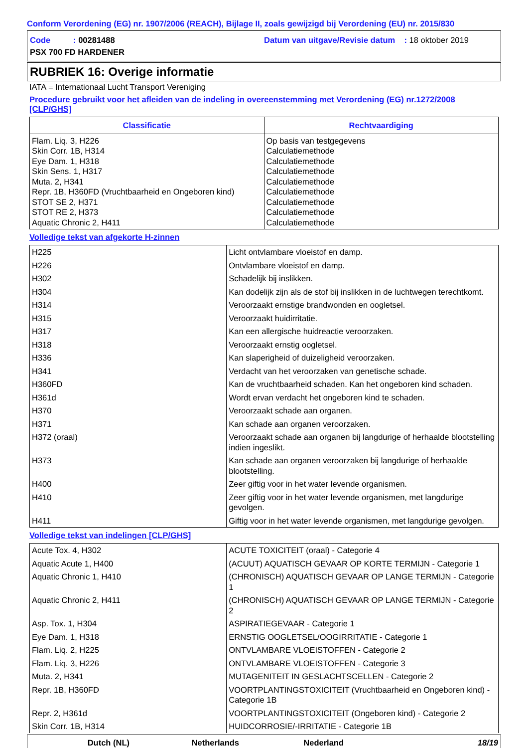Conform Verordening (EG) nr. 1907/2006 (REACH), Bijlage II, zoals gewijzigd bij Verordening (EU) nr. 2015/830
Code : 00281488
Datum van uitgave/Revisie datum : 18 oktober 2019
PSX 700 FD HARDENER
RUBRIEK 16: Overige informatie
IATA = Internationaal Lucht Transport Vereniging
Procedure gebruikt voor het afleiden van de indeling in overeenstemming met Verordening (EG) nr.1272/2008 [CLP/GHS]
| Classificatie | Rechtvaardiging |
| --- | --- |
| Flam. Liq. 3, H226 Skin Corr. 1B, H314 Eye Dam. 1, H318 Skin Sens. 1, H317 Muta. 2, H341 Repr. 1B, H360FD (Vruchtbaarheid en Ongeboren kind) STOT SE 2, H371 STOT RE 2, H373 Aquatic Chronic 2, H411 | Op basis van testgegevens Calculatiemethode Calculatiemethode Calculatiemethode Calculatiemethode Calculatiemethode Calculatiemethode Calculatiemethode Calculatiemethode |
Volledige tekst van afgekorte H-zinnen
| H225 | Licht ontvlambare vloeistof en damp. |
| H226 | Ontvlambare vloeistof en damp. |
| H302 | Schadelijk bij inslikken. |
| H304 | Kan dodelijk zijn als de stof bij inslikken in de luchtwegen terechtkomt. |
| H314 | Veroorzaakt ernstige brandwonden en oogletsel. |
| H315 | Veroorzaakt huidirritatie. |
| H317 | Kan een allergische huidreactie veroorzaken. |
| H318 | Veroorzaakt ernstig oogletsel. |
| H336 | Kan slaperigheid of duizeligheid veroorzaken. |
| H341 | Verdacht van het veroorzaken van genetische schade. |
| H360FD | Kan de vruchtbaarheid schaden. Kan het ongeboren kind schaden. |
| H361d | Wordt ervan verdacht het ongeboren kind te schaden. |
| H370 | Veroorzaakt schade aan organen. |
| H371 | Kan schade aan organen veroorzaken. |
| H372 (oraal) | Veroorzaakt schade aan organen bij langdurige of herhaalde blootstelling indien ingeslikt. |
| H373 | Kan schade aan organen veroorzaken bij langdurige of herhaalde blootstelling. |
| H400 | Zeer giftig voor in het water levende organismen. |
| H410 | Zeer giftig voor in het water levende organismen, met langdurige gevolgen. |
| H411 | Giftig voor in het water levende organismen, met langdurige gevolgen. |
Volledige tekst van indelingen [CLP/GHS]
| Acute Tox. 4, H302 | ACUTE TOXICITEIT (oraal) - Categorie 4 |
| Aquatic Acute 1, H400 | (ACUUT) AQUATISCH GEVAAR OP KORTE TERMIJN - Categorie 1 |
| Aquatic Chronic 1, H410 | (CHRONISCH) AQUATISCH GEVAAR OP LANGE TERMIJN - Categorie 1 |
| Aquatic Chronic 2, H411 | (CHRONISCH) AQUATISCH GEVAAR OP LANGE TERMIJN - Categorie 2 |
| Asp. Tox. 1, H304 | ASPIRATIEGEVAAR - Categorie 1 |
| Eye Dam. 1, H318 | ERNSTIG OOGLETSEL/OOGIRRITATIE - Categorie 1 |
| Flam. Liq. 2, H225 | ONTVLAMBARE VLOEISTOFFEN - Categorie 2 |
| Flam. Liq. 3, H226 | ONTVLAMBARE VLOEISTOFFEN - Categorie 3 |
| Muta. 2, H341 | MUTAGENITEIT IN GESLACHTSCELLEN - Categorie 2 |
| Repr. 1B, H360FD | VOORTPLANTINGSTOXICITEIT (Vruchtbaarheid en Ongeboren kind) - Categorie 1B |
| Repr. 2, H361d | VOORTPLANTINGSTOXICITEIT (Ongeboren kind) - Categorie 2 |
| Skin Corr. 1B, H314 | HUIDCORROSIE/-IRRITATIE - Categorie 1B |
Dutch (NL) Netherlands Nederland 18/19